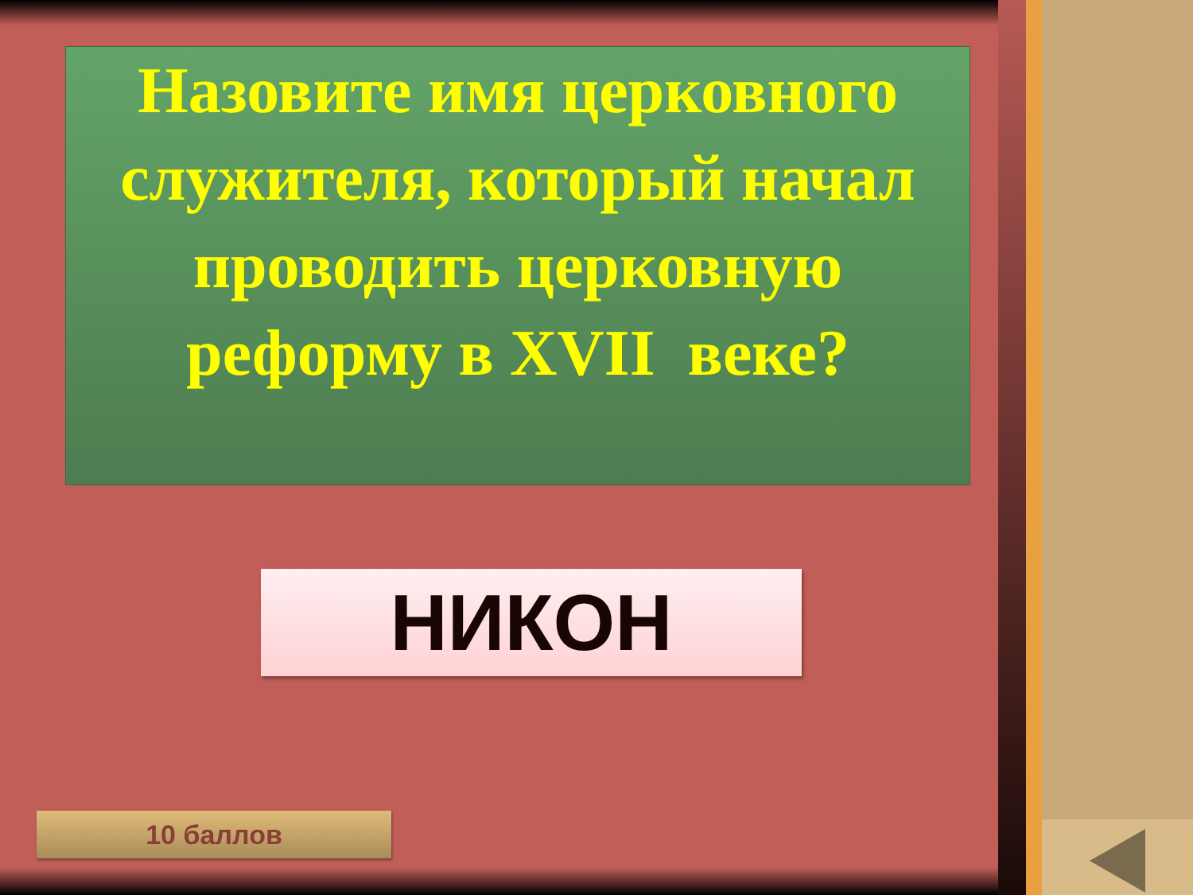Назовите имя церковного служителя, который начал проводить церковную реформу в XVII веке?
НИКОН
10 баллов